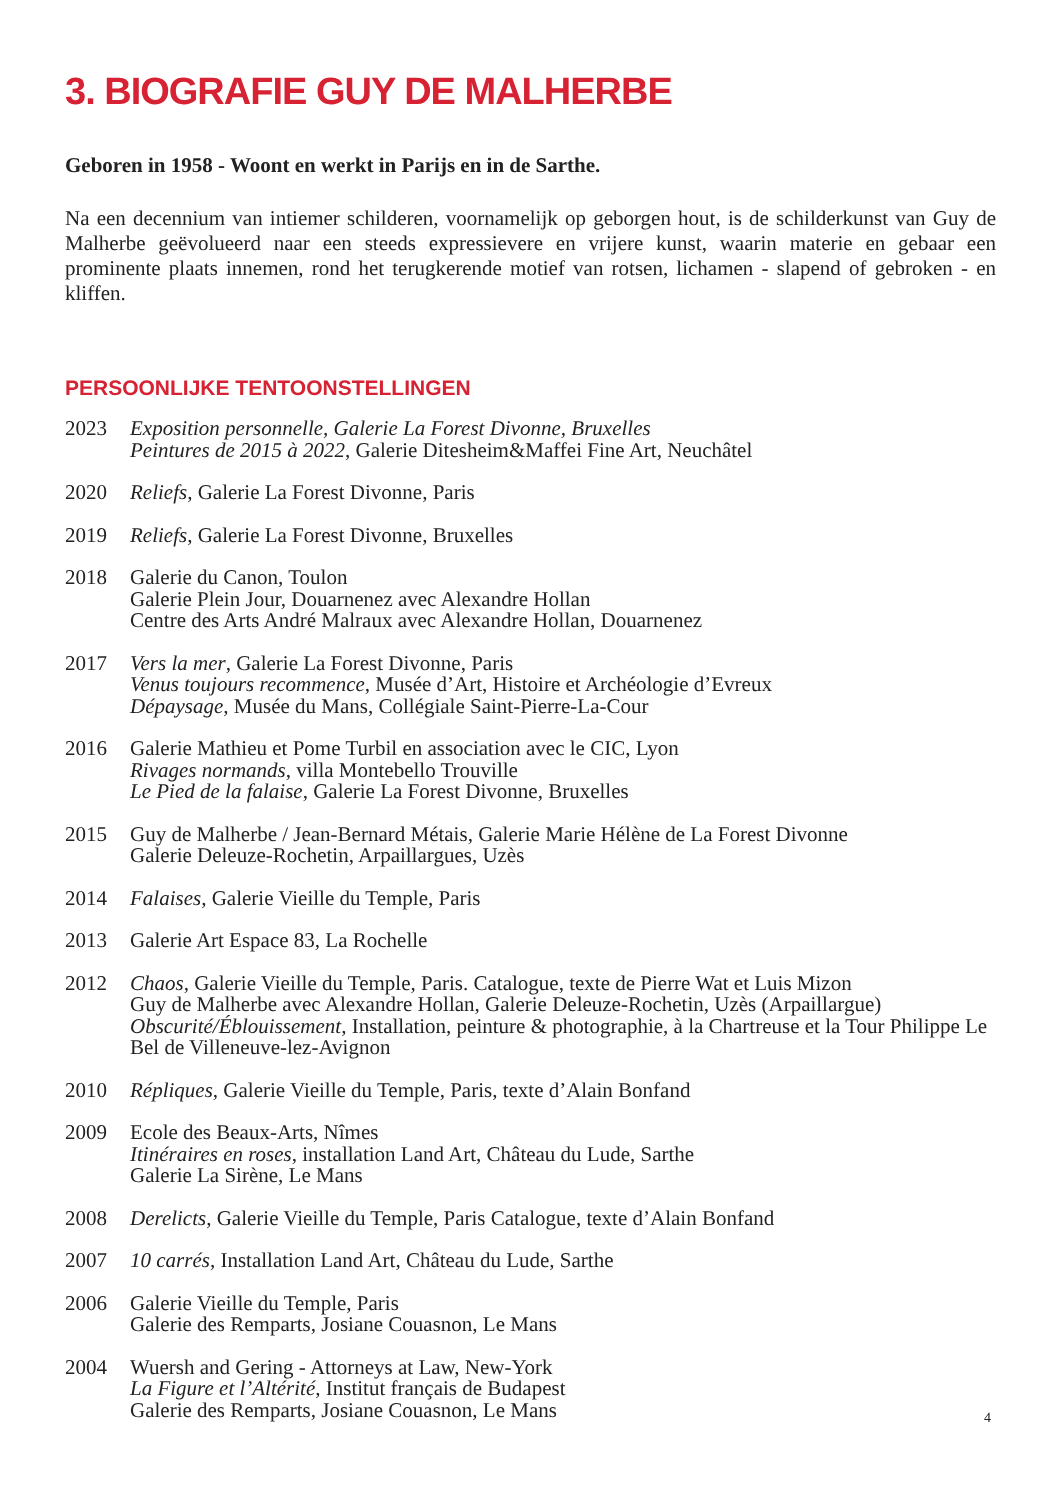3. BIOGRAFIE GUY DE MALHERBE
Geboren in 1958 - Woont en werkt in Parijs en in de Sarthe.
Na een decennium van intiemer schilderen, voornamelijk op geborgen hout, is de schilderkunst van Guy de Malherbe geëvolueerd naar een steeds expressievere en vrijere kunst, waarin materie en gebaar een prominente plaats innemen, rond het terugkerende motief van rotsen, lichamen - slapend of gebroken - en kliffen.
PERSOONLIJKE TENTOONSTELLINGEN
2023 Exposition personnelle, Galerie La Forest Divonne, Bruxelles
Peintures de 2015 à 2022, Galerie Ditesheim&Maffei Fine Art, Neuchâtel
2020 Reliefs, Galerie La Forest Divonne, Paris
2019 Reliefs, Galerie La Forest Divonne, Bruxelles
2018 Galerie du Canon, Toulon
Galerie Plein Jour, Douarnenez avec Alexandre Hollan
Centre des Arts André Malraux avec Alexandre Hollan, Douarnenez
2017 Vers la mer, Galerie La Forest Divonne, Paris
Venus toujours recommence, Musée d’Art, Histoire et Archéologie d’Evreux
Dépaysage, Musée du Mans, Collégiale Saint-Pierre-La-Cour
2016 Galerie Mathieu et Pome Turbil en association avec le CIC, Lyon
Rivages normands, villa Montebello Trouville
Le Pied de la falaise, Galerie La Forest Divonne, Bruxelles
2015 Guy de Malherbe / Jean-Bernard Métais, Galerie Marie Hélène de La Forest Divonne
Galerie Deleuze-Rochetin, Arpaillargues, Uzès
2014 Falaises, Galerie Vieille du Temple, Paris
2013 Galerie Art Espace 83, La Rochelle
2012 Chaos, Galerie Vieille du Temple, Paris. Catalogue, texte de Pierre Wat et Luis Mizon
Guy de Malherbe avec Alexandre Hollan, Galerie Deleuze-Rochetin, Uzès (Arpaillargue)
Obscurité/Éblouissement, Installation, peinture & photographie, à la Chartreuse et la Tour Philippe Le Bel de Villeneuve-lez-Avignon
2010 Répliques, Galerie Vieille du Temple, Paris, texte d’Alain Bonfand
2009 Ecole des Beaux-Arts, Nîmes
Itinéraires en roses, installation Land Art, Château du Lude, Sarthe
Galerie La Sirène, Le Mans
2008 Derelicts, Galerie Vieille du Temple, Paris Catalogue, texte d’Alain Bonfand
2007 10 carrés, Installation Land Art, Château du Lude, Sarthe
2006 Galerie Vieille du Temple, Paris
Galerie des Remparts, Josiane Couasnon, Le Mans
2004 Wuersh and Gering - Attorneys at Law, New-York
La Figure et l’Altérité, Institut français de Budapest
Galerie des Remparts, Josiane Couasnon, Le Mans
4